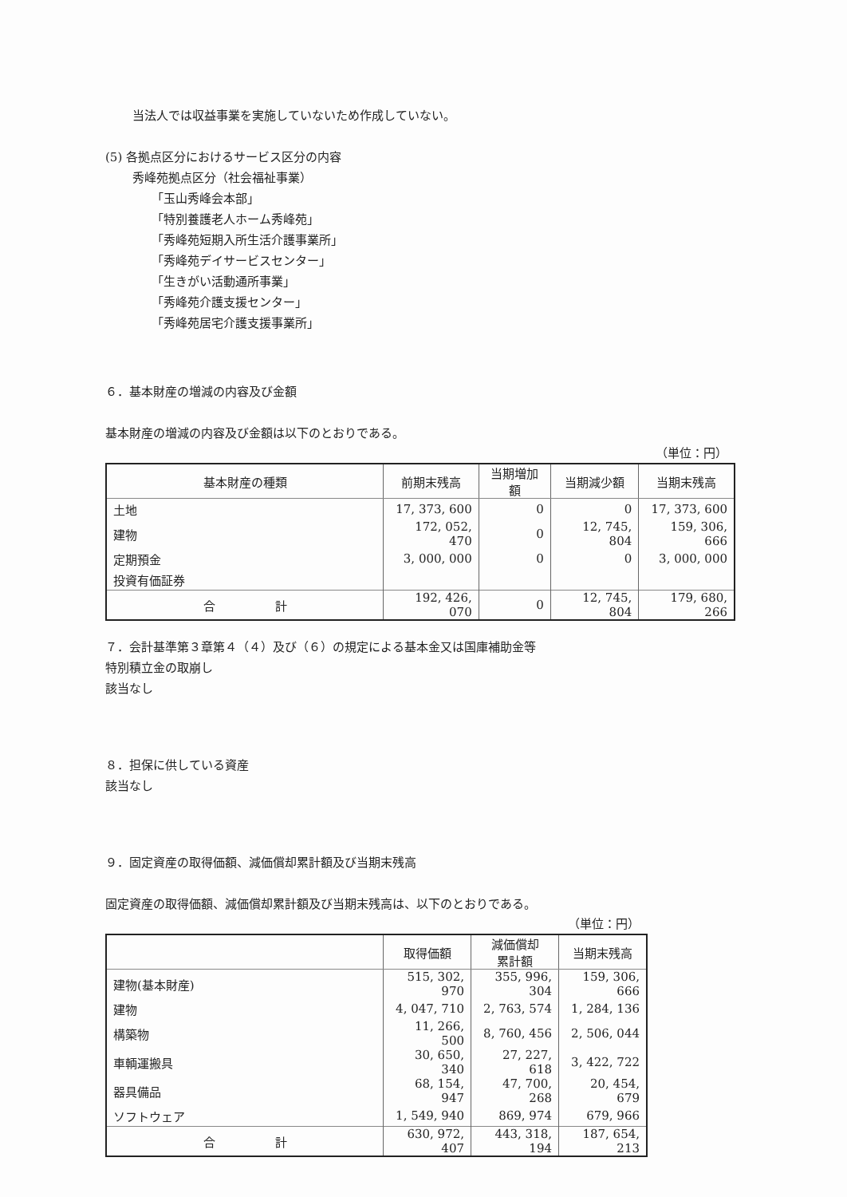当法人では収益事業を実施していないため作成していない。
(5) 各拠点区分におけるサービス区分の内容
秀峰苑拠点区分（社会福祉事業）
「玉山秀峰会本部」
「特別養護老人ホーム秀峰苑」
「秀峰苑短期入所生活介護事業所」
「秀峰苑デイサービスセンター」
「生きがい活動通所事業」
「秀峰苑介護支援センター」
「秀峰苑居宅介護支援事業所」
６．基本財産の増減の内容及び金額
基本財産の増減の内容及び金額は以下のとおりである。
（単位：円）
| 基本財産の種類 | 前期末残高 | 当期増加額 | 当期減少額 | 当期末残高 |
| --- | --- | --- | --- | --- |
| 土地 | 17, 373, 600 | 0 | 0 | 17, 373, 600 |
| 建物 | 172, 052, 470 | 0 | 12, 745, 804 | 159, 306, 666 |
| 定期預金 | 3, 000, 000 | 0 | 0 | 3, 000, 000 |
| 投資有価証券 | | | | |
| 合 計 | 192, 426, 070 | 0 | 12, 745, 804 | 179, 680, 266 |
７．会計基準第３章第４（４）及び（６）の規定による基本金又は国庫補助金等
特別積立金の取崩し
該当なし
８．担保に供している資産
該当なし
９．固定資産の取得価額、減価償却累計額及び当期末残高
固定資産の取得価額、減価償却累計額及び当期末残高は、以下のとおりである。
（単位：円）
| | 取得価額 | 減価償却 累計額 | 当期末残高 |
| --- | --- | --- | --- |
| 建物(基本財産) | 515, 302, 970 | 355, 996, 304 | 159, 306, 666 |
| 建物 | 4, 047, 710 | 2, 763, 574 | 1, 284, 136 |
| 構築物 | 11, 266, 500 | 8, 760, 456 | 2, 506, 044 |
| 車輌運搬具 | 30, 650, 340 | 27, 227, 618 | 3, 422, 722 |
| 器具備品 | 68, 154, 947 | 47, 700, 268 | 20, 454, 679 |
| ソフトウェア | 1, 549, 940 | 869, 974 | 679, 966 |
| 合 計 | 630, 972, 407 | 443, 318, 194 | 187, 654, 213 |